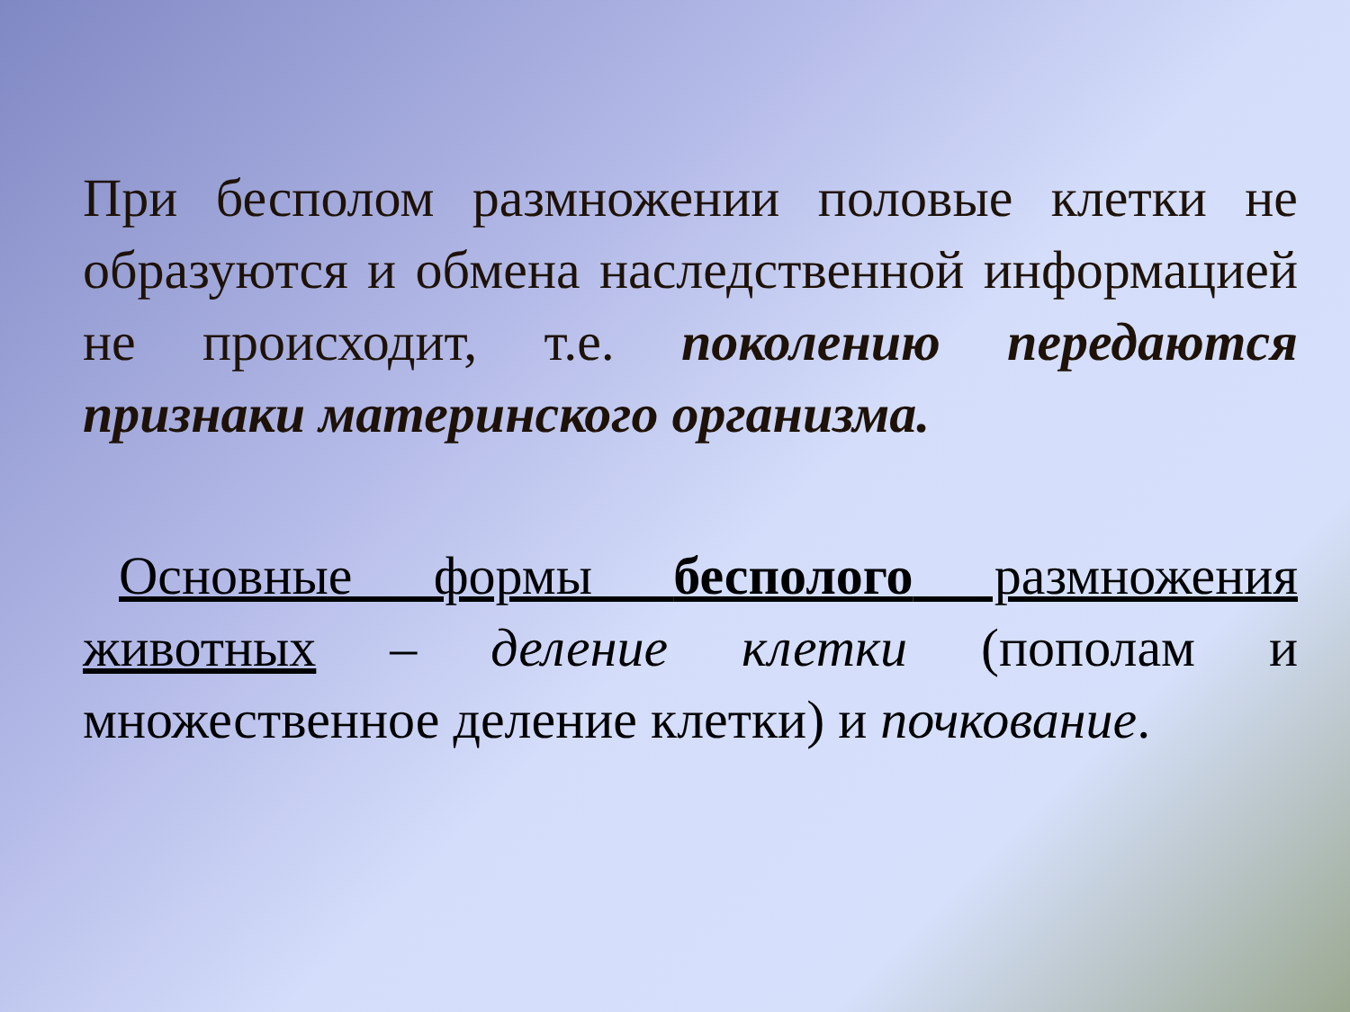При бесполом размножении половые клетки не образуются и обмена наследственной информацией не происходит, т.е. поколению передаются признаки материнского организма.
Основные формы бесполого размножения животных – деление клетки (пополам и множественное деление клетки) и почкование.